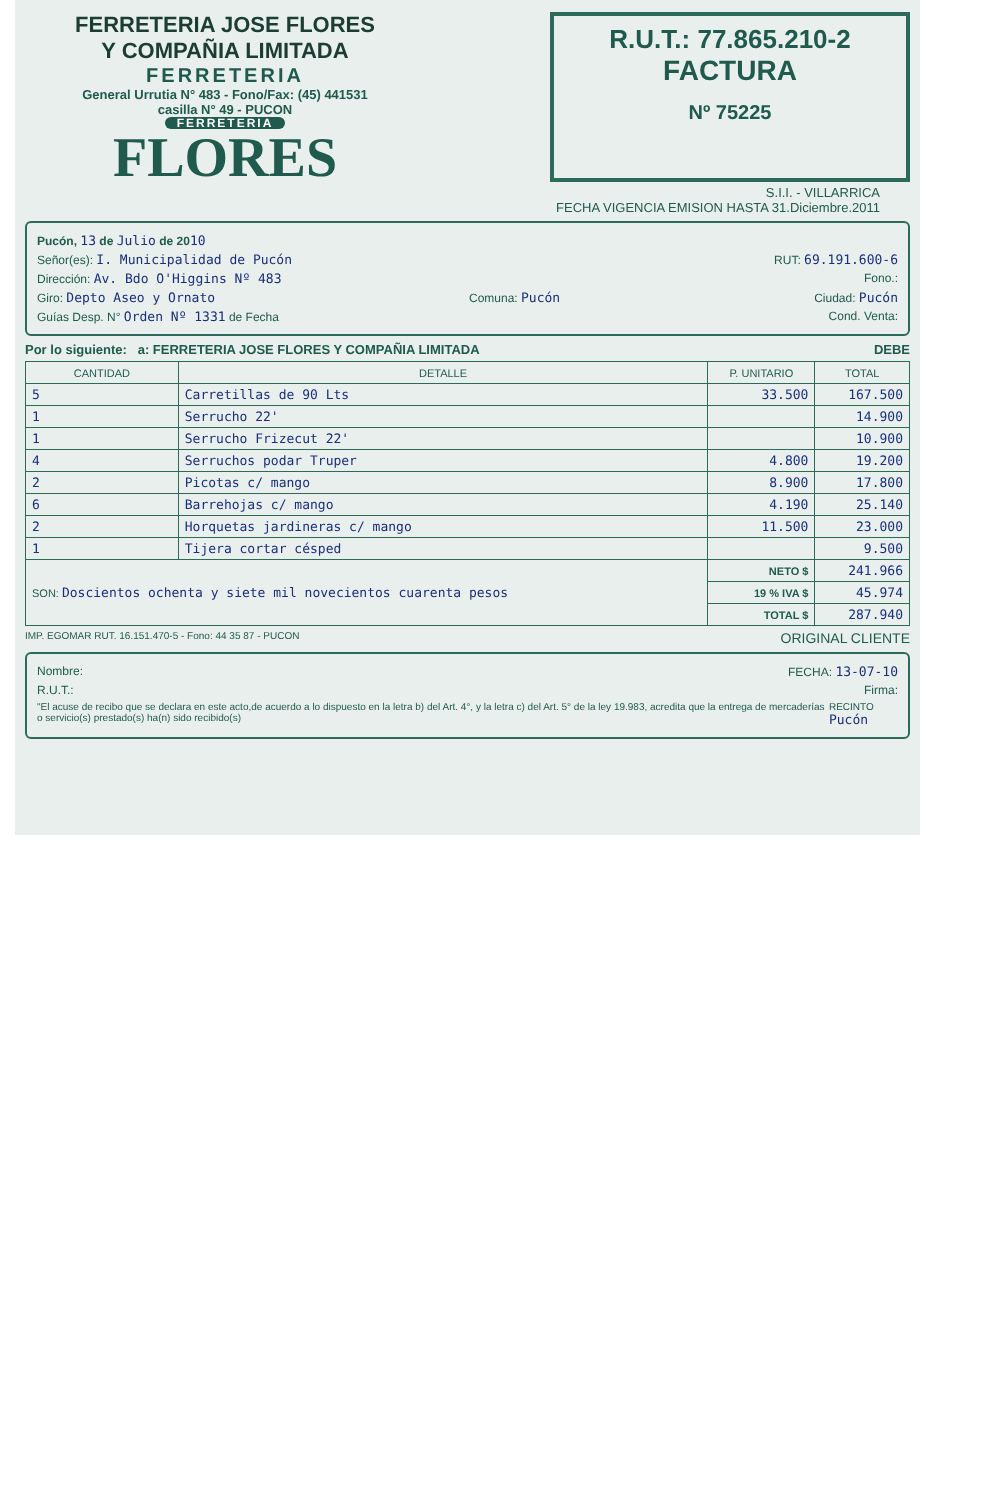FERRETERIA JOSE FLORES
Y COMPAÑIA LIMITADA
FERRETERIA
General Urrutia N° 483 - Fono/Fax: (45) 441531
casilla N° 49 - PUCON
FERRETERIA
FLORES
R.U.T.: 77.865.210-2
FACTURA
Nº 75225
S.I.I. - VILLARRICA
FECHA VIGENCIA EMISION HASTA 31.Diciembre.2011
Pucón, 13 de Julio de 2010
Señor(es): I. Municipalidad de Pucón RUT: 69.191.600-6
Dirección: Av. Bdo O'Higgins Nº 483 Fono.:
Giro: Depto Aseo y Ornato Comuna: Pucón Ciudad: Pucón
Guías Desp. N° Orden Nº 1331 de Fecha Cond. Venta:
Por lo siguiente: a: FERRETERIA JOSE FLORES Y COMPAÑIA LIMITADA DEBE
| CANTIDAD | DETALLE | P. UNITARIO | TOTAL |
| --- | --- | --- | --- |
| 5 | Carretillas de 90 Lts | 33.500 | 167.500 |
| 1 | Serrucho 22' | | 14.900 |
| 1 | Serrucho Frizecut 22' | | 10.900 |
| 4 | Serruchos podar Truper | 4.800 | 19.200 |
| 2 | Picotas c/ mango | 8.900 | 17.800 |
| 6 | Barrehojas c/ mango | 4.190 | 25.140 |
| 2 | Horquetas jardineras c/ mango | 11.500 | 23.000 |
| 1 | Tijera cortar césped | | 9.500 |
| SON: Doscientos ochenta y siete mil novecientos cuarenta pesos | | NETO $ | 241.966 |
| | | 19 % IVA $ | 45.974 |
| | | TOTAL $ | 287.940 |
IMP. EGOMAR RUT. 16.151.470-5 - Fono: 44 35 87 - PUCON ORIGINAL CLIENTE
Nombre: FECHA: 13-07-10
R.U.T.: Firma:
"El acuse de recibo que se declara en este acto,de acuerdo a lo dispuesto en la letra b) del Art. 4°, y la letra c) del Art. 5° de la ley 19.983, acredita que la entrega de mercaderías o servicio(s) prestado(s) ha(n) sido recibido(s) RECINTO Pucón